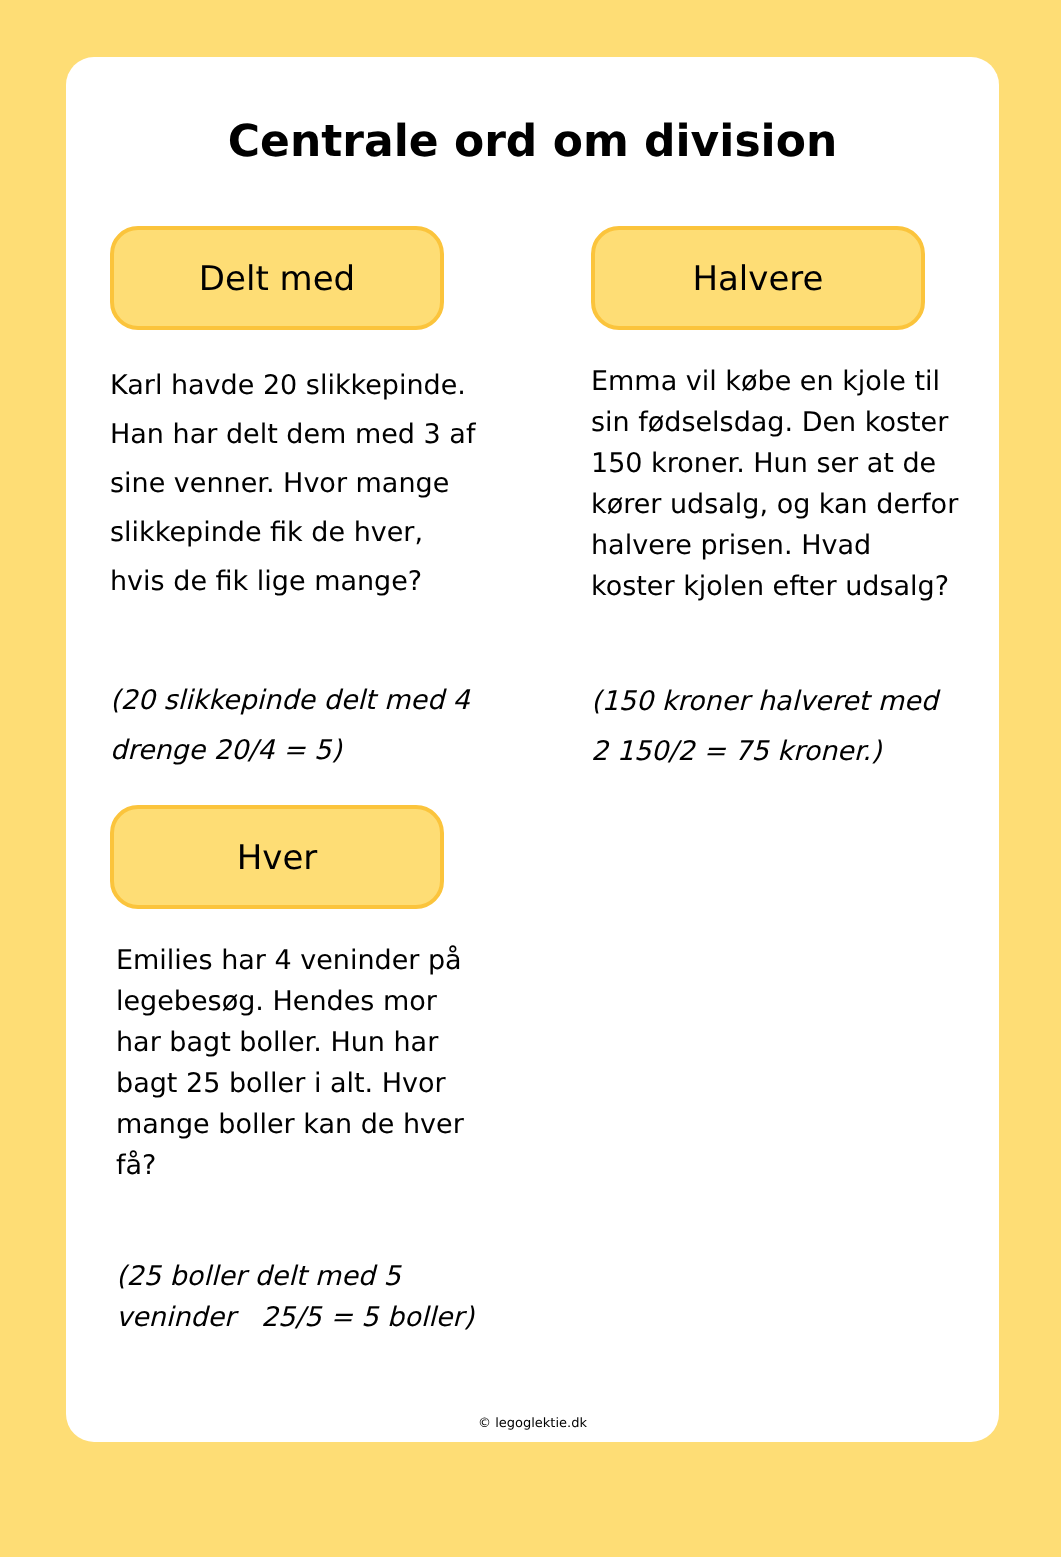Centrale ord om division
Delt med
Karl havde 20 slikkepinde. Han har delt dem med 3 af sine venner. Hvor mange slikkepinde fik de hver, hvis de fik lige mange?
(20 slikkepinde delt med 4 drenge 20/4 = 5)
Hver
Emilies har 4 veninder på legebesøg. Hendes mor har bagt boller. Hun har bagt 25 boller i alt. Hvor mange boller kan de hver få?
(25 boller delt med 5 veninder 25/5 = 5 boller)
Halvere
Emma vil købe en kjole til sin fødselsdag. Den koster 150 kroner. Hun ser at de kører udsalg, og kan derfor halvere prisen. Hvad koster kjolen efter udsalg?
(150 kroner halveret med 2 150/2 = 75 kroner.)
© legoglektie.dk